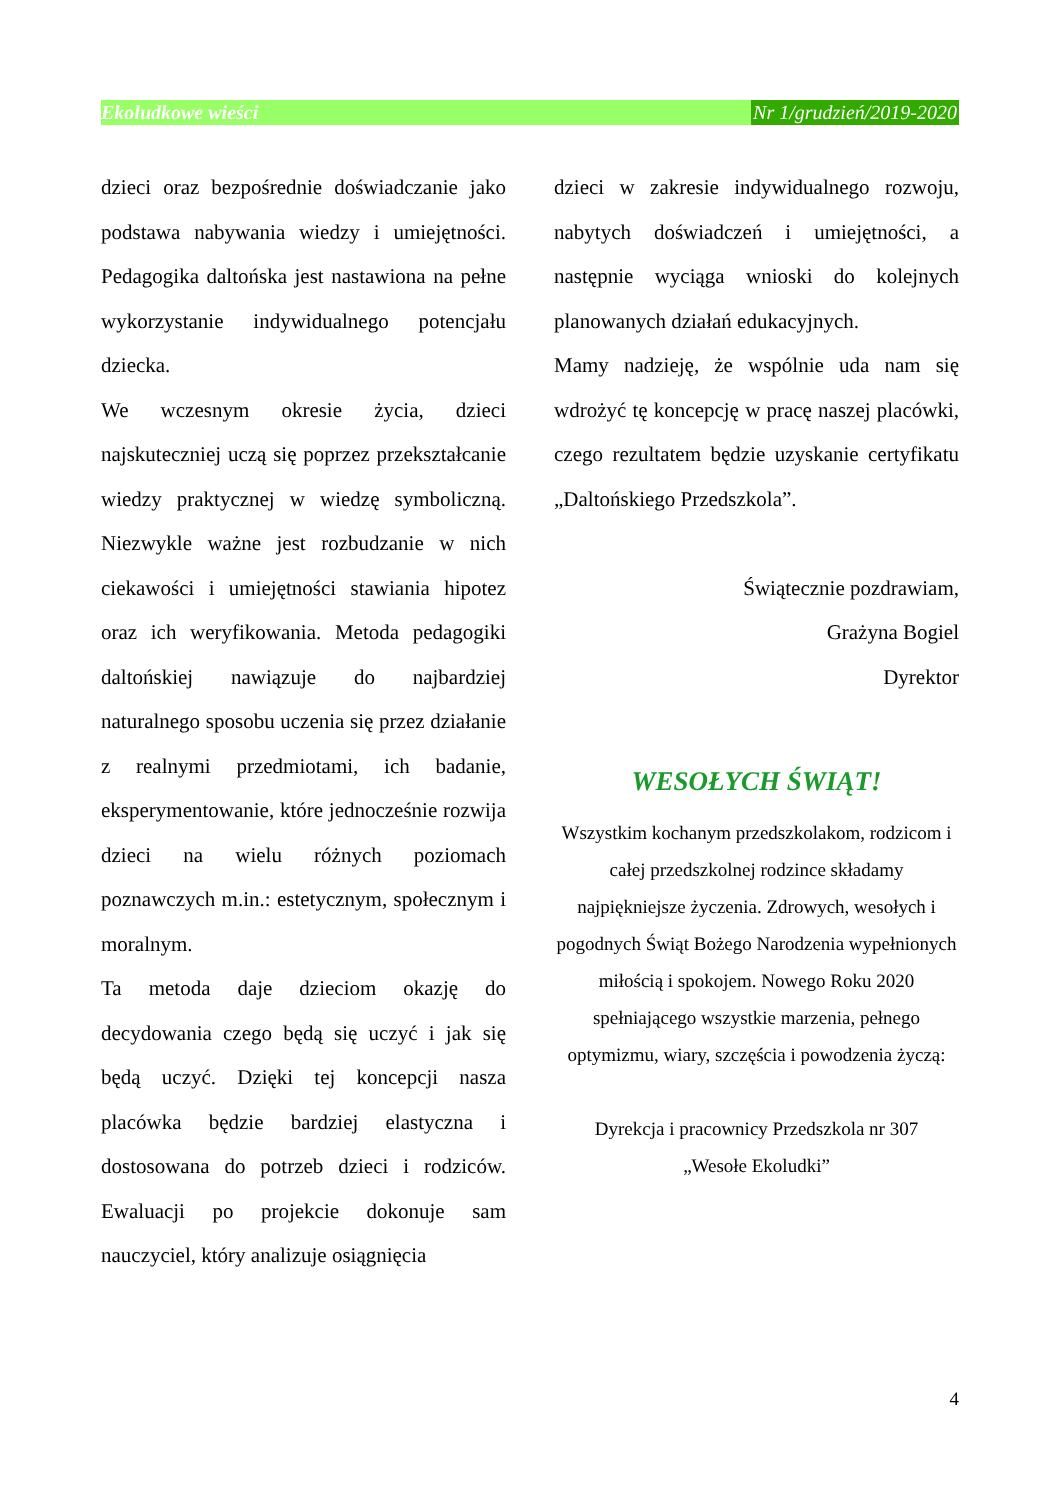Ekoludkowe wieści Nr 1/grudzień/2019-2020
dzieci oraz bezpośrednie doświadczanie jako podstawa nabywania wiedzy i umiejętności. Pedagogika daltońska jest nastawiona na pełne wykorzystanie indywidualnego potencjału dziecka.
We wczesnym okresie życia, dzieci najskuteczniej uczą się poprzez przekształcanie wiedzy praktycznej w wiedzę symboliczną. Niezwykle ważne jest rozbudzanie w nich ciekawości i umiejętności stawiania hipotez oraz ich weryfikowania. Metoda pedagogiki daltońskiej nawiązuje do najbardziej naturalnego sposobu uczenia się przez działanie z realnymi przedmiotami, ich badanie, eksperymentowanie, które jednocześnie rozwija dzieci na wielu różnych poziomach poznawczych m.in.: estetycznym, społecznym i moralnym.
Ta metoda daje dzieciom okazję do decydowania czego będą się uczyć i jak się będą uczyć. Dzięki tej koncepcji nasza placówka będzie bardziej elastyczna i dostosowana do potrzeb dzieci i rodziców. Ewaluacji po projekcie dokonuje sam nauczyciel, który analizuje osiągnięcia
dzieci w zakresie indywidualnego rozwoju, nabytych doświadczeń i umiejętności, a następnie wyciąga wnioski do kolejnych planowanych działań edukacyjnych.
Mamy nadzieję, że wspólnie uda nam się wdrożyć tę koncepcję w pracę naszej placówki, czego rezultatem będzie uzyskanie certyfikatu „Daltońskiego Przedszkola”.
Świątecznie pozdrawiam,
Grażyna Bogiel
Dyrektor
WESOŁYCH ŚWIĄT!
Wszystkim kochanym przedszkolakom, rodzicom i całej przedszkolnej rodzince składamy najpiękniejsze życzenia. Zdrowych, wesołych i pogodnych Świąt Bożego Narodzenia wypełnionych miłością i spokojem. Nowego Roku 2020 spełniającego wszystkie marzenia, pełnego optymizmu, wiary, szczęścia i powodzenia życzą:
Dyrekcja i pracownicy Przedszkola nr 307
„Wesołe Ekoludki”
4